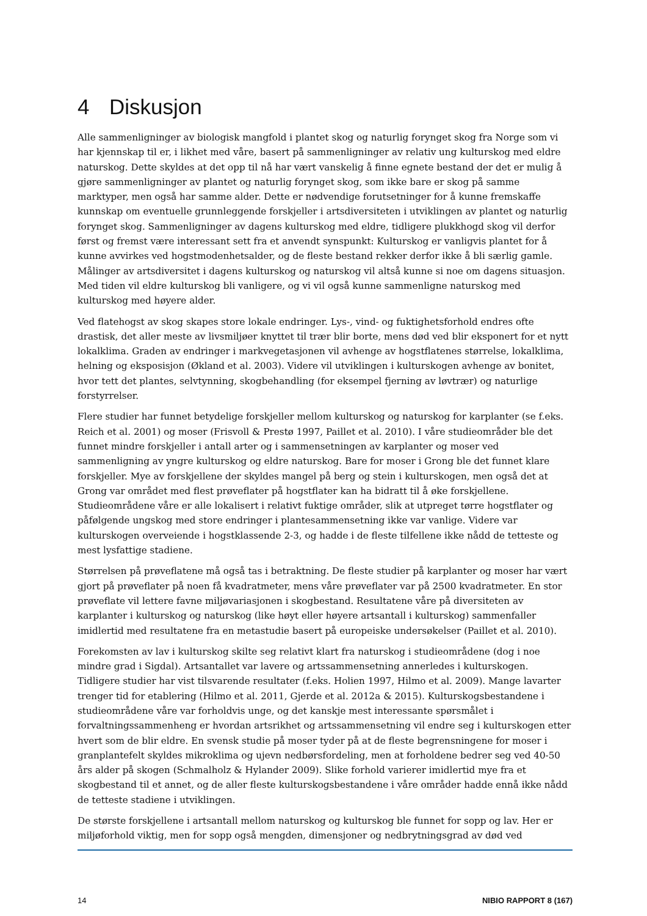4 Diskusjon
Alle sammenligninger av biologisk mangfold i plantet skog og naturlig forynget skog fra Norge som vi har kjennskap til er, i likhet med våre, basert på sammenligninger av relativ ung kulturskog med eldre naturskog. Dette skyldes at det opp til nå har vært vanskelig å finne egnete bestand der det er mulig å gjøre sammenligninger av plantet og naturlig forynget skog, som ikke bare er skog på samme marktyper, men også har samme alder. Dette er nødvendige forutsetninger for å kunne fremskaffe kunnskap om eventuelle grunnleggende forskjeller i artsdiversiteten i utviklingen av plantet og naturlig forynget skog. Sammenligninger av dagens kulturskog med eldre, tidligere plukkhogd skog vil derfor først og fremst være interessant sett fra et anvendt synspunkt: Kulturskog er vanligvis plantet for å kunne avvirkes ved hogstmodenhetsalder, og de fleste bestand rekker derfor ikke å bli særlig gamle. Målinger av artsdiversitet i dagens kulturskog og naturskog vil altså kunne si noe om dagens situasjon. Med tiden vil eldre kulturskog bli vanligere, og vi vil også kunne sammenligne naturskog med kulturskog med høyere alder.
Ved flatehogst av skog skapes store lokale endringer. Lys-, vind- og fuktighetsforhold endres ofte drastisk, det aller meste av livsmiljøer knyttet til trær blir borte, mens død ved blir eksponert for et nytt lokalklima. Graden av endringer i markvegetasjonen vil avhenge av hogstflatenes størrelse, lokalklima, helning og eksposisjon (Økland et al. 2003). Videre vil utviklingen i kulturskogen avhenge av bonitet, hvor tett det plantes, selvtynning, skogbehandling (for eksempel fjerning av løvtrær) og naturlige forstyrrelser.
Flere studier har funnet betydelige forskjeller mellom kulturskog og naturskog for karplanter (se f.eks. Reich et al. 2001) og moser (Frisvoll & Prestø 1997, Paillet et al. 2010). I våre studieområder ble det funnet mindre forskjeller i antall arter og i sammensetningen av karplanter og moser ved sammenligning av yngre kulturskog og eldre naturskog. Bare for moser i Grong ble det funnet klare forskjeller. Mye av forskjellene der skyldes mangel på berg og stein i kulturskogen, men også det at Grong var området med flest prøveflater på hogstflater kan ha bidratt til å øke forskjellene. Studieområdene våre er alle lokalisert i relativt fuktige områder, slik at utpreget tørre hogstflater og påfølgende ungskog med store endringer i plantesammensetning ikke var vanlige. Videre var kulturskogen overveiende i hogstklassende 2-3, og hadde i de fleste tilfellene ikke nådd de tetteste og mest lysfattige stadiene.
Størrelsen på prøveflatene må også tas i betraktning. De fleste studier på karplanter og moser har vært gjort på prøveflater på noen få kvadratmeter, mens våre prøveflater var på 2500 kvadratmeter. En stor prøveflate vil lettere favne miljøvariasjonen i skogbestand. Resultatene våre på diversiteten av karplanter i kulturskog og naturskog (like høyt eller høyere artsantall i kulturskog) sammenfaller imidlertid med resultatene fra en metastudie basert på europeiske undersøkelser (Paillet et al. 2010).
Forekomsten av lav i kulturskog skilte seg relativt klart fra naturskog i studieområdene (dog i noe mindre grad i Sigdal). Artsantallet var lavere og artssammensetning annerledes i kulturskogen. Tidligere studier har vist tilsvarende resultater (f.eks. Holien 1997, Hilmo et al. 2009). Mange lavarter trenger tid for etablering (Hilmo et al. 2011, Gjerde et al. 2012a & 2015). Kulturskogsbestandene i studieområdene våre var forholdvis unge, og det kanskje mest interessante spørsmålet i forvaltningssammenheng er hvordan artsrikhet og artssammensetning vil endre seg i kulturskogen etter hvert som de blir eldre. En svensk studie på moser tyder på at de fleste begrensningene for moser i granplantefelt skyldes mikroklima og ujevn nedbørsfordeling, men at forholdene bedrer seg ved 40-50 års alder på skogen (Schmalholz & Hylander 2009). Slike forhold varierer imidlertid mye fra et skogbestand til et annet, og de aller fleste kulturskogsbestandene i våre områder hadde ennå ikke nådd de tetteste stadiene i utviklingen.
De største forskjellene i artsantall mellom naturskog og kulturskog ble funnet for sopp og lav. Her er miljøforhold viktig, men for sopp også mengden, dimensjoner og nedbrytningsgrad av død ved
14 NIBIO RAPPORT 8 (167)